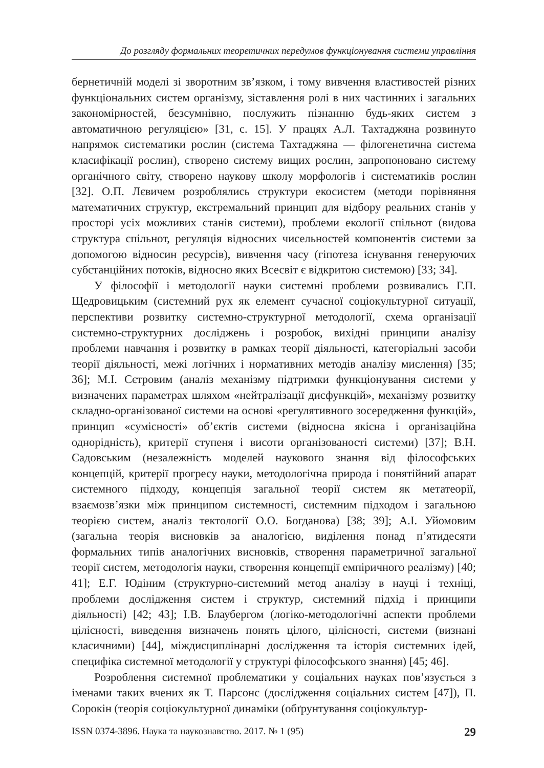До розгляду формальних теоретичних передумов функціонування системи управління
бернетичній моделі зі зворотним зв’язком, і тому вивчення властивостей різних функціональних систем організму, зіставлення ролі в них частинних і загальних закономірностей, безсумнівно, послужить пізнанню будь-яких систем з автоматичною регуляцією» [31, с. 15]. У працях А.Л. Тахтаджяна розвинуто напрямок систематики рослин (система Тахтаджяна — філогенетична система класифікації рослин), створено систему вищих рослин, запропоновано систему органічного світу, створено наукову школу морфологів і систематиків рослин [32]. О.П. Лєвичем розроблялись структури екосистем (методи порівняння математичних структур, екстремальний принцип для відбору реальних станів у просторі усіх можливих станів системи), проблеми екології спільнот (видова структура спільнот, регуляція відносних чисельностей компонентів системи за допомогою відносин ресурсів), вивчення часу (гіпотеза існування генеруючих субстанційних потоків, відносно яких Всесвіт є відкритою системою) [33; 34].
У філософії і методології науки системні проблеми розвивались Г.П. Щедровицьким (системний рух як елемент сучасної соціокультурної ситуації, перспективи розвитку системно-структурної методології, схема організації системно-структурних досліджень і розробок, вихідні принципи аналізу проблеми навчання і розвитку в рамках теорії діяльності, категоріальні засоби теорії діяльності, межі логічних і нормативних методів аналізу мислення) [35; 36]; М.І. Сєтровим (аналіз механізму підтримки функціонування системи у визначених параметрах шляхом «нейтралізації дисфункцій», механізму розвитку складно-організованої системи на основі «регулятивного зосередження функцій», принцип «сумісності» об’єктів системи (відносна якісна і організаційна однорідність), критерії ступеня і висоти організованості системи) [37]; В.Н. Садовським (незалежність моделей наукового знання від філософських концепцій, критерії прогресу науки, методологічна природа і понятійний апарат системного підходу, концепція загальної теорії систем як метатеорії, взаємозв’язки між принципом системності, системним підходом і загальною теорією систем, аналіз тектології О.О. Богданова) [38; 39]; А.І. Уйомовим (загальна теорія висновків за аналогією, виділення понад п’ятидесяти формальних типів аналогічних висновків, створення параметричної загальної теорії систем, методологія науки, створення концепції емпіричного реалізму) [40; 41]; Е.Г. Юдіним (структурно-системний метод аналізу в науці і техніці, проблеми дослідження систем і структур, системний підхід і принципи діяльності) [42; 43]; І.В. Блаубергом (логіко-методологічні аспекти проблеми цілісності, виведення визначень понять цілого, цілісності, системи (визнані класичними) [44], міждисциплінарні дослідження та історія системних ідей, специфіка системної методології у структурі філософського знання) [45; 46].
Розроблення системної проблематики у соціальних науках пов’язується з іменами таких вчених як Т. Парсонс (дослідження соціальних систем [47]), П. Сорокін (теорія соціокультурної динаміки (обґрунтування соціокультур-
ISSN 0374-3896. Наука та наукознавство. 2017. № 1 (95) 29